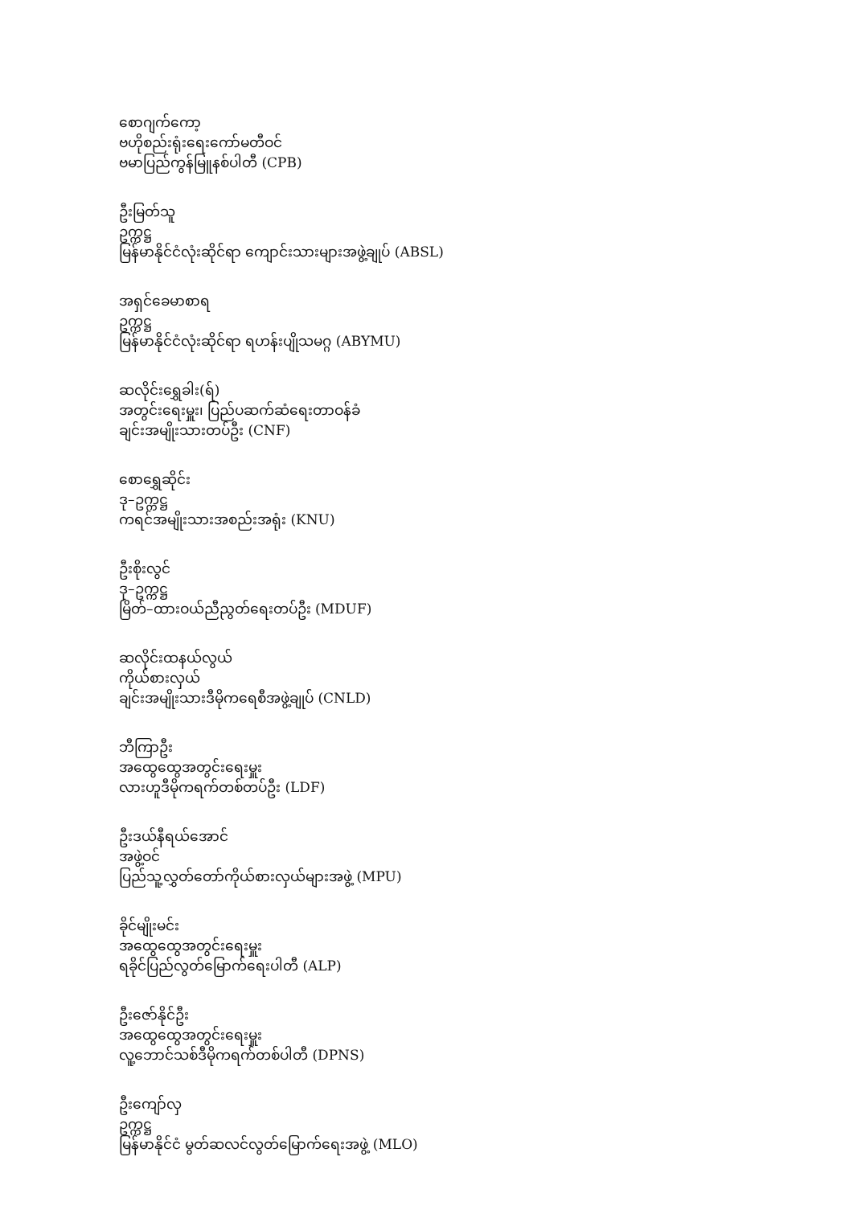စောဂျက်ကော့
ဗဟိုစည်းရုံးရေးကော်မတီဝင်
ဗမာပြည်ကွန်မြူနစ်ပါတီ (CPB)
ဦးမြတ်သူ
ဥက္ကဋ္ဌ
မြန်မာနိုင်ငံလုံးဆိုင်ရာ ကျောင်းသားများအဖွဲ့ချုပ် (ABSL)
အရှင်ခေမာစာရ
ဥက္ကဋ္ဌ
မြန်မာနိုင်ငံလုံးဆိုင်ရာ ရဟန်းပျိုသမဂ္ဂ (ABYMU)
ဆလိုင်းရွှေခါး(ရ်)
အတွင်းရေးမှူး၊ ပြည်ပဆက်ဆံရေးတာဝန်ခံ
ချင်းအမျိုးသားတပ်ဦး (CNF)
စောရွှေဆိုင်း
ဒု–ဥက္ကဋ္ဌ
ကရင်အမျိုးသားအစည်းအရုံး (KNU)
ဦးစိုးလွင်
ဒု–ဥက္ကဋ္ဌ
မြိတ်–ထားဝယ်ညီညွတ်ရေးတပ်ဦး (MDUF)
ဆလိုင်းထနယ်လွယ်
ကိုယ်စားလှယ်
ချင်းအမျိုးသားဒီမိုကရေစီအဖွဲ့ချုပ် (CNLD)
ဘီကြာဦး
အထွေထွေအတွင်းရေးမှူး
လားဟူဒီမိုကရက်တစ်တပ်ဦး (LDF)
ဦးဒယ်နီရယ်အောင်
အဖွဲ့ဝင်
ပြည်သူ့လွှတ်တော်ကိုယ်စားလှယ်များအဖွဲ့ (MPU)
ခိုင်မျိုးမင်း
အထွေထွေအတွင်းရေးမှူး
ရခိုင်ပြည်လွတ်မြောက်ရေးပါတီ (ALP)
ဦးဇော်နိုင်ဦး
အထွေထွေအတွင်းရေးမှူး
လူ့ဘောင်သစ်ဒီမိုကရက်တစ်ပါတီ (DPNS)
ဦးကျော်လှ
ဥက္ကဋ္ဌ
မြန်မာနိုင်ငံ မွတ်ဆလင်လွတ်မြောက်ရေးအဖွဲ့ (MLO)